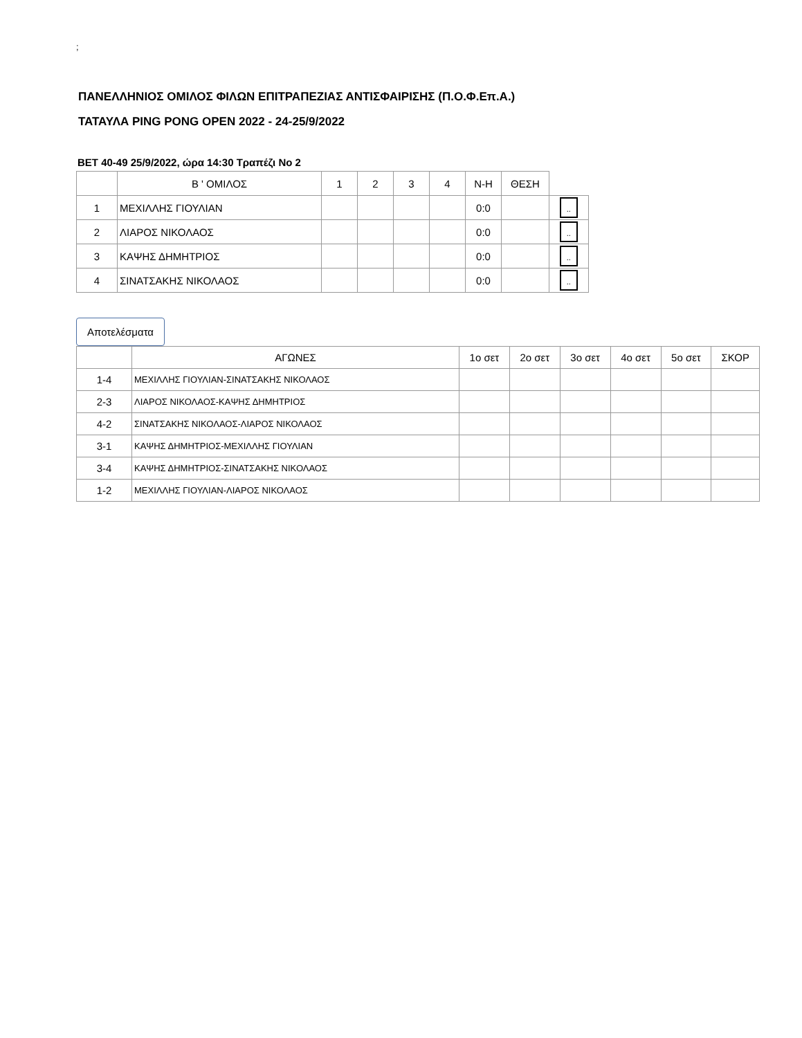;
ΠΑΝΕΛΛΗΝΙΟΣ ΟΜΙΛΟΣ ΦΙΛΩΝ ΕΠΙΤΡΑΠΕΖΙΑΣ ΑΝΤΙΣΦΑΙΡΙΣΗΣ (Π.Ο.Φ.Επ.Α.)
ΤΑΤΑΥΛΑ PING PONG OPEN 2022 - 24-25/9/2022
ΒΕΤ 40-49 25/9/2022, ώρα 14:30 Τραπέζι Νο 2
| | Β ' ΟΜΙΛΟΣ | 1 | 2 | 3 | 4 | Ν-Η | ΘΕΣΗ | |
| --- | --- | --- | --- | --- | --- | --- | --- | --- |
| 1 | ΜΕΧΙΛΛΗΣ ΓΙΟΥΛΙΑΝ | | | | | 0:0 | | .. |
| 2 | ΛΙΑΡΟΣ ΝΙΚΟΛΑΟΣ | | | | | 0:0 | | .. |
| 3 | ΚΑΨΗΣ ΔΗΜΗΤΡΙΟΣ | | | | | 0:0 | | .. |
| 4 | ΣΙΝΑΤΣΑΚΗΣ ΝΙΚΟΛΑΟΣ | | | | | 0:0 | | .. |
Αποτελέσματα
| | ΑΓΩΝΕΣ | 1ο σετ | 2ο σετ | 3ο σετ | 4ο σετ | 5ο σετ | ΣΚΟΡ |
| --- | --- | --- | --- | --- | --- | --- | --- |
| 1-4 | ΜΕΧΙΛΛΗΣ ΓΙΟΥΛΙΑΝ-ΣΙΝΑΤΣΑΚΗΣ ΝΙΚΟΛΑΟΣ | | | | | | |
| 2-3 | ΛΙΑΡΟΣ ΝΙΚΟΛΑΟΣ-ΚΑΨΗΣ ΔΗΜΗΤΡΙΟΣ | | | | | | |
| 4-2 | ΣΙΝΑΤΣΑΚΗΣ ΝΙΚΟΛΑΟΣ-ΛΙΑΡΟΣ ΝΙΚΟΛΑΟΣ | | | | | | |
| 3-1 | ΚΑΨΗΣ ΔΗΜΗΤΡΙΟΣ-ΜΕΧΙΛΛΗΣ ΓΙΟΥΛΙΑΝ | | | | | | |
| 3-4 | ΚΑΨΗΣ ΔΗΜΗΤΡΙΟΣ-ΣΙΝΑΤΣΑΚΗΣ ΝΙΚΟΛΑΟΣ | | | | | | |
| 1-2 | ΜΕΧΙΛΛΗΣ ΓΙΟΥΛΙΑΝ-ΛΙΑΡΟΣ ΝΙΚΟΛΑΟΣ | | | | | | |